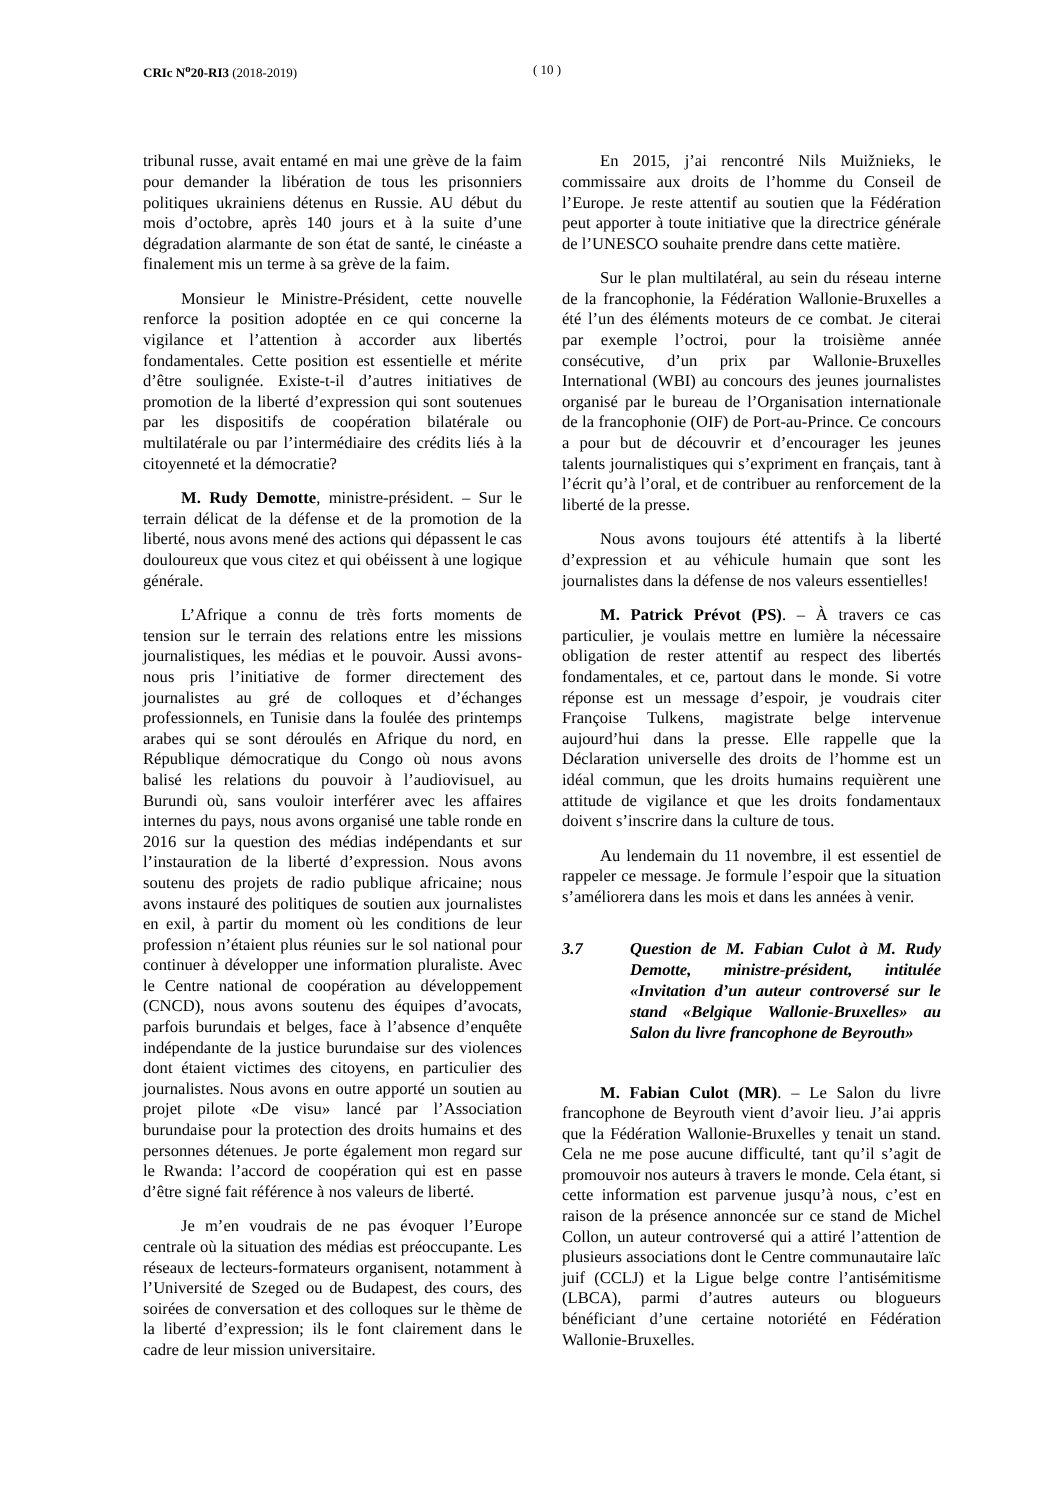CRIc N<sup>o</sup>20-RI3 (2018-2019) ( 10 )
tribunal russe, avait entamé en mai une grève de la faim pour demander la libération de tous les prisonniers politiques ukrainiens détenus en Russie. AU début du mois d’octobre, après 140 jours et à la suite d’une dégradation alarmante de son état de santé, le cinéaste a finalement mis un terme à sa grève de la faim.
Monsieur le Ministre-Président, cette nouvelle renforce la position adoptée en ce qui concerne la vigilance et l’attention à accorder aux libertés fondamentales. Cette position est essentielle et mérite d’être soulignée. Existe-t-il d’autres initiatives de promotion de la liberté d’expression qui sont soutenues par les dispositifs de coopération bilatérale ou multilatérale ou par l’intermédiaire des crédits liés à la citoyenneté et la démocratie?
M. Rudy Demotte, ministre-président. – Sur le terrain délicat de la défense et de la promotion de la liberté, nous avons mené des actions qui dépassent le cas douloureux que vous citez et qui obéissent à une logique générale.
L’Afrique a connu de très forts moments de tension sur le terrain des relations entre les missions journalistiques, les médias et le pouvoir. Aussi avons-nous pris l’initiative de former directement des journalistes au gré de colloques et d’échanges professionnels, en Tunisie dans la foulée des printemps arabes qui se sont déroulés en Afrique du nord, en République démocratique du Congo où nous avons balisé les relations du pouvoir à l’audiovisuel, au Burundi où, sans vouloir interférer avec les affaires internes du pays, nous avons organisé une table ronde en 2016 sur la question des médias indépendants et sur l’instauration de la liberté d’expression. Nous avons soutenu des projets de radio publique africaine; nous avons instauré des politiques de soutien aux journalistes en exil, à partir du moment où les conditions de leur profession n’étaient plus réunies sur le sol national pour continuer à développer une information pluraliste. Avec le Centre national de coopération au développement (CNCD), nous avons soutenu des équipes d’avocats, parfois burundais et belges, face à l’absence d’enquête indépendante de la justice burundaise sur des violences dont étaient victimes des citoyens, en particulier des journalistes. Nous avons en outre apporté un soutien au projet pilote «De visu» lancé par l’Association burundaise pour la protection des droits humains et des personnes détenues. Je porte également mon regard sur le Rwanda: l’accord de coopération qui est en passe d’être signé fait référence à nos valeurs de liberté.
Je m’en voudrais de ne pas évoquer l’Europe centrale où la situation des médias est préoccupante. Les réseaux de lecteurs-formateurs organisent, notamment à l’Université de Szeged ou de Budapest, des cours, des soirées de conversation et des colloques sur le thème de la liberté d’expression; ils le font clairement dans le cadre de leur mission universitaire.
En 2015, j’ai rencontré Nils Muižnieks, le commissaire aux droits de l’homme du Conseil de l’Europe. Je reste attentif au soutien que la Fédération peut apporter à toute initiative que la directrice générale de l’UNESCO souhaite prendre dans cette matière.
Sur le plan multilatéral, au sein du réseau interne de la francophonie, la Fédération Wallonie-Bruxelles a été l’un des éléments moteurs de ce combat. Je citerai par exemple l’octroi, pour la troisième année consécutive, d’un prix par Wallonie-Bruxelles International (WBI) au concours des jeunes journalistes organisé par le bureau de l’Organisation internationale de la francophonie (OIF) de Port-au-Prince. Ce concours a pour but de découvrir et d’encourager les jeunes talents journalistiques qui s’expriment en français, tant à l’écrit qu’à l’oral, et de contribuer au renforcement de la liberté de la presse.
Nous avons toujours été attentifs à la liberté d’expression et au véhicule humain que sont les journalistes dans la défense de nos valeurs essentielles!
M. Patrick Prévot (PS). – À travers ce cas particulier, je voulais mettre en lumière la nécessaire obligation de rester attentif au respect des libertés fondamentales, et ce, partout dans le monde. Si votre réponse est un message d’espoir, je voudrais citer Françoise Tulkens, magistrate belge intervenue aujourd’hui dans la presse. Elle rappelle que la Déclaration universelle des droits de l’homme est un idéal commun, que les droits humains requièrent une attitude de vigilance et que les droits fondamentaux doivent s’inscrire dans la culture de tous.
Au lendemain du 11 novembre, il est essentiel de rappeler ce message. Je formule l’espoir que la situation s’améliorera dans les mois et dans les années à venir.
3.7 Question de M. Fabian Culot à M. Rudy Demotte, ministre-président, intitulée «Invitation d’un auteur controversé sur le stand «Belgique Wallonie-Bruxelles» au Salon du livre francophone de Beyrouth»
M. Fabian Culot (MR). – Le Salon du livre francophone de Beyrouth vient d’avoir lieu. J’ai appris que la Fédération Wallonie-Bruxelles y tenait un stand. Cela ne me pose aucune difficulté, tant qu’il s’agit de promouvoir nos auteurs à travers le monde. Cela étant, si cette information est parvenue jusqu’à nous, c’est en raison de la présence annoncée sur ce stand de Michel Collon, un auteur controversé qui a attiré l’attention de plusieurs associations dont le Centre communautaire laïc juif (CCLJ) et la Ligue belge contre l’antisémitisme (LBCA), parmi d’autres auteurs ou blogueurs bénéficiant d’une certaine notoriété en Fédération Wallonie-Bruxelles.